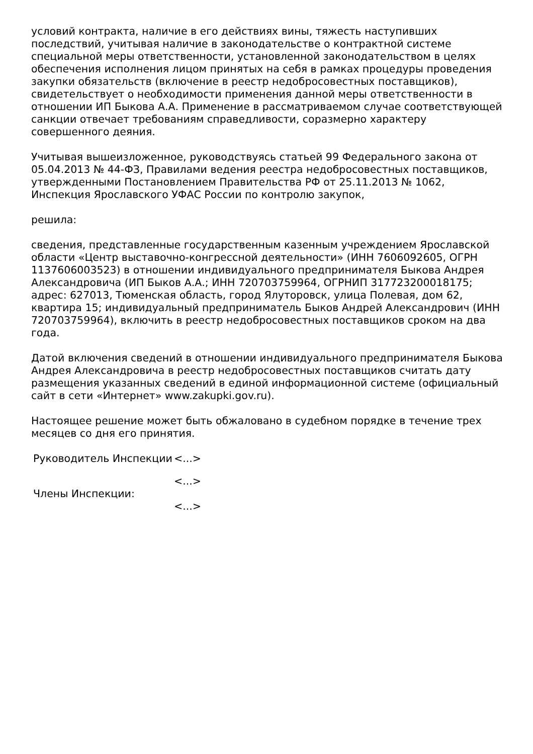условий контракта, наличие в его действиях вины, тяжесть наступивших последствий, учитывая наличие в законодательстве о контрактной системе специальной меры ответственности, установленной законодательством в целях обеспечения исполнения лицом принятых на себя в рамках процедуры проведения закупки обязательств (включение в реестр недобросовестных поставщиков), свидетельствует о необходимости применения данной меры ответственности в отношении ИП Быкова А.А. Применение в рассматриваемом случае соответствующей санкции отвечает требованиям справедливости, соразмерно характеру совершенного деяния.
Учитывая вышеизложенное, руководствуясь статьей 99 Федерального закона от 05.04.2013 № 44-ФЗ, Правилами ведения реестра недобросовестных поставщиков, утвержденными Постановлением Правительства РФ от 25.11.2013 № 1062, Инспекция Ярославского УФАС России по контролю закупок,
решила:
сведения, представленные государственным казенным учреждением Ярославской области «Центр выставочно-конгрессной деятельности» (ИНН 7606092605, ОГРН 1137606003523) в отношении индивидуального предпринимателя Быкова Андрея Александровича (ИП Быков А.А.; ИНН 720703759964, ОГРНИП 317723200018175; адрес: 627013, Тюменская область, город Ялуторовск, улица Полевая, дом 62, квартира 15; индивидуальный предприниматель Быков Андрей Александрович (ИНН 720703759964), включить в реестр недобросовестных поставщиков сроком на два года.
Датой включения сведений в отношении индивидуального предпринимателя Быкова Андрея Александровича в реестр недобросовестных поставщиков считать дату размещения указанных сведений в единой информационной системе (официальный сайт в сети «Интернет» www.zakupki.gov.ru).
Настоящее решение может быть обжаловано в судебном порядке в течение трех месяцев со дня его принятия.
Руководитель Инспекции
<...>
<...>
Члены Инспекции:
<...>